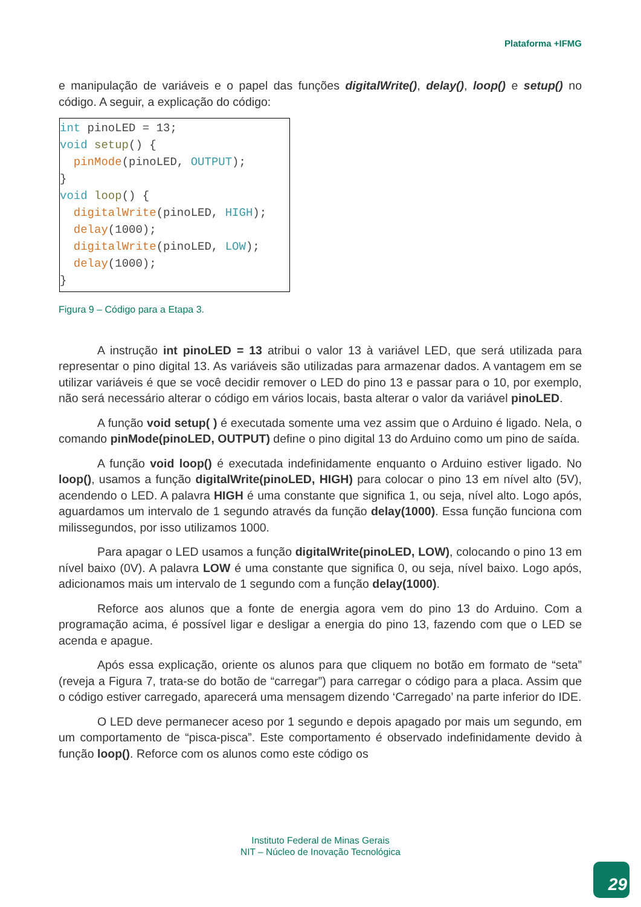Plataforma +IFMG
e manipulação de variáveis e o papel das funções digitalWrite(), delay(), loop() e setup() no código. A seguir, a explicação do código:
int pinoLED = 13; void setup() { pinMode(pinoLED, OUTPUT); } void loop() { digitalWrite(pinoLED, HIGH); delay(1000); digitalWrite(pinoLED, LOW); delay(1000); }
Figura 9 – Código para a Etapa 3.
A instrução int pinoLED = 13 atribui o valor 13 à variável LED, que será utilizada para representar o pino digital 13. As variáveis são utilizadas para armazenar dados. A vantagem em se utilizar variáveis é que se você decidir remover o LED do pino 13 e passar para o 10, por exemplo, não será necessário alterar o código em vários locais, basta alterar o valor da variável pinoLED.
A função void setup( ) é executada somente uma vez assim que o Arduino é ligado. Nela, o comando pinMode(pinoLED, OUTPUT) define o pino digital 13 do Arduino como um pino de saída.
A função void loop() é executada indefinidamente enquanto o Arduino estiver ligado. No loop(), usamos a função digitalWrite(pinoLED, HIGH) para colocar o pino 13 em nível alto (5V), acendendo o LED. A palavra HIGH é uma constante que significa 1, ou seja, nível alto. Logo após, aguardamos um intervalo de 1 segundo através da função delay(1000). Essa função funciona com milissegundos, por isso utilizamos 1000.
Para apagar o LED usamos a função digitalWrite(pinoLED, LOW), colocando o pino 13 em nível baixo (0V). A palavra LOW é uma constante que significa 0, ou seja, nível baixo. Logo após, adicionamos mais um intervalo de 1 segundo com a função delay(1000).
Reforce aos alunos que a fonte de energia agora vem do pino 13 do Arduino. Com a programação acima, é possível ligar e desligar a energia do pino 13, fazendo com que o LED se acenda e apague.
Após essa explicação, oriente os alunos para que cliquem no botão em formato de “seta” (reveja a Figura 7, trata-se do botão de “carregar”) para carregar o código para a placa. Assim que o código estiver carregado, aparecerá uma mensagem dizendo ‘Carregado’ na parte inferior do IDE.
O LED deve permanecer aceso por 1 segundo e depois apagado por mais um segundo, em um comportamento de “pisca-pisca”. Este comportamento é observado indefinidamente devido à função loop(). Reforce com os alunos como este código os
Instituto Federal de Minas Gerais
NIT – Núcleo de Inovação Tecnológica
29